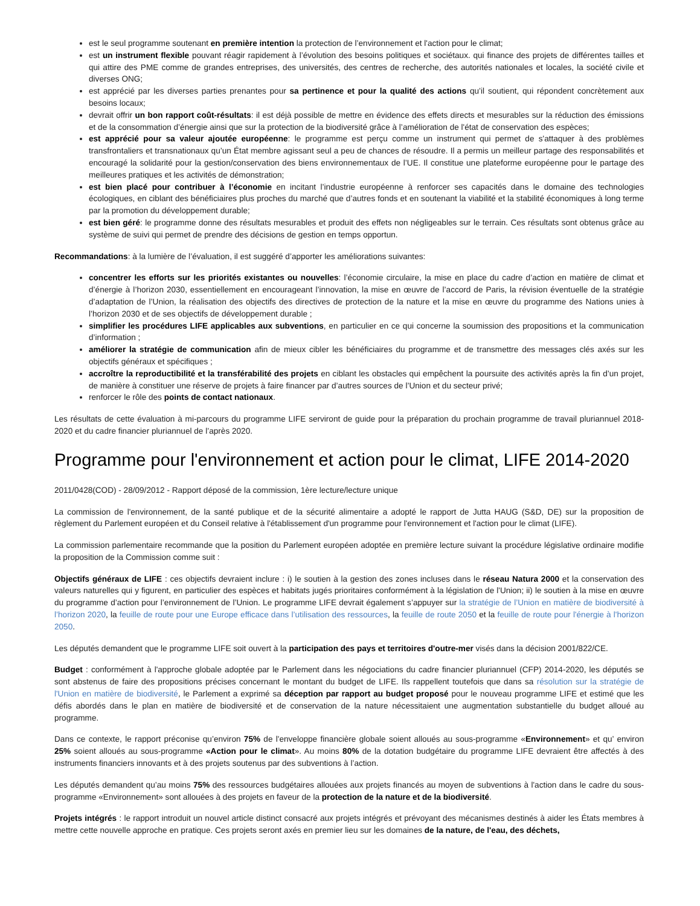est le seul programme soutenant en première intention la protection de l’environnement et l'action pour le climat;
est un instrument flexible pouvant réagir rapidement à l’évolution des besoins politiques et sociétaux. qui finance des projets de différentes tailles et qui attire des PME comme de grandes entreprises, des universités, des centres de recherche, des autorités nationales et locales, la société civile et diverses ONG;
est apprécié par les diverses parties prenantes pour sa pertinence et pour la qualité des actions qu’il soutient, qui répondent concrètement aux besoins locaux;
devrait offrir un bon rapport coût-résultats: il est déjà possible de mettre en évidence des effets directs et mesurables sur la réduction des émissions et de la consommation d’énergie ainsi que sur la protection de la biodiversité grâce à l’amélioration de l'état de conservation des espèces;
est apprécié pour sa valeur ajoutée européenne: le programme est perçu comme un instrument qui permet de s'attaquer à des problèmes transfrontaliers et transnationaux qu’un État membre agissant seul a peu de chances de résoudre. Il a permis un meilleur partage des responsabilités et encouragé la solidarité pour la gestion/conservation des biens environnementaux de l’UE. Il constitue une plateforme européenne pour le partage des meilleures pratiques et les activités de démonstration;
est bien placé pour contribuer à l’économie en incitant l’industrie européenne à renforcer ses capacités dans le domaine des technologies écologiques, en ciblant des bénéficiaires plus proches du marché que d’autres fonds et en soutenant la viabilité et la stabilité économiques à long terme par la promotion du développement durable;
est bien géré: le programme donne des résultats mesurables et produit des effets non négligeables sur le terrain. Ces résultats sont obtenus grâce au système de suivi qui permet de prendre des décisions de gestion en temps opportun.
Recommandations: à la lumière de l’évaluation, il est suggéré d’apporter les améliorations suivantes:
concentrer les efforts sur les priorités existantes ou nouvelles: l’économie circulaire, la mise en place du cadre d’action en matière de climat et d’énergie à l’horizon 2030, essentiellement en encourageant l’innovation, la mise en œuvre de l’accord de Paris, la révision éventuelle de la stratégie d’adaptation de l’Union, la réalisation des objectifs des directives de protection de la nature et la mise en œuvre du programme des Nations unies à l’horizon 2030 et de ses objectifs de développement durable ;
simplifier les procédures LIFE applicables aux subventions, en particulier en ce qui concerne la soumission des propositions et la communication d’information ;
améliorer la stratégie de communication afin de mieux cibler les bénéficiaires du programme et de transmettre des messages clés axés sur les objectifs généraux et spécifiques ;
accroître la reproductibilité et la transférabilité des projets en ciblant les obstacles qui empêchent la poursuite des activités après la fin d’un projet, de manière à constituer une réserve de projets à faire financer par d’autres sources de l’Union et du secteur privé;
renforcer le rôle des points de contact nationaux.
Les résultats de cette évaluation à mi-parcours du programme LIFE serviront de guide pour la préparation du prochain programme de travail pluriannuel 2018-2020 et du cadre financier pluriannuel de l’après 2020.
Programme pour l'environnement et action pour le climat, LIFE 2014-2020
2011/0428(COD) - 28/09/2012 - Rapport déposé de la commission, 1ère lecture/lecture unique
La commission de l'environnement, de la santé publique et de la sécurité alimentaire a adopté le rapport de Jutta HAUG (S&D, DE) sur la proposition de règlement du Parlement européen et du Conseil relative à l'établissement d'un programme pour l'environnement et l'action pour le climat (LIFE).
La commission parlementaire recommande que la position du Parlement européen adoptée en première lecture suivant la procédure législative ordinaire modifie la proposition de la Commission comme suit :
Objectifs généraux de LIFE : ces objectifs devraient inclure : i) le soutien à la gestion des zones incluses dans le réseau Natura 2000 et la conservation des valeurs naturelles qui y figurent, en particulier des espèces et habitats jugés prioritaires conformément à la législation de l'Union; ii) le soutien à la mise en œuvre du programme d’action pour l’environnement de l’Union. Le programme LIFE devrait également s’appuyer sur la stratégie de l’Union en matière de biodiversité à l’horizon 2020, la feuille de route pour une Europe efficace dans l’utilisation des ressources, la feuille de route 2050 et la feuille de route pour l'énergie à l'horizon 2050.
Les députés demandent que le programme LIFE soit ouvert à la participation des pays et territoires d'outre-mer visés dans la décision 2001/822/CE.
Budget : conformément à l'approche globale adoptée par le Parlement dans les négociations du cadre financier pluriannuel (CFP) 2014-2020, les députés se sont abstenus de faire des propositions précises concernant le montant du budget de LIFE. Ils rappellent toutefois que dans sa résolution sur la stratégie de l'Union en matière de biodiversité, le Parlement a exprimé sa déception par rapport au budget proposé pour le nouveau programme LIFE et estimé que les défis abordés dans le plan en matière de biodiversité et de conservation de la nature nécessitaient une augmentation substantielle du budget alloué au programme.
Dans ce contexte, le rapport préconise qu’environ 75% de l'enveloppe financière globale soient alloués au sous-programme «Environnement» et qu’ environ 25% soient alloués au sous-programme «Action pour le climat». Au moins 80% de la dotation budgétaire du programme LIFE devraient être affectés à des instruments financiers innovants et à des projets soutenus par des subventions à l’action.
Les députés demandent qu’au moins 75% des ressources budgétaires allouées aux projets financés au moyen de subventions à l'action dans le cadre du sous-programme «Environnement» sont allouées à des projets en faveur de la protection de la nature et de la biodiversité.
Projets intégrés : le rapport introduit un nouvel article distinct consacré aux projets intégrés et prévoyant des mécanismes destinés à aider les États membres à mettre cette nouvelle approche en pratique. Ces projets seront axés en premier lieu sur les domaines de la nature, de l'eau, des déchets,